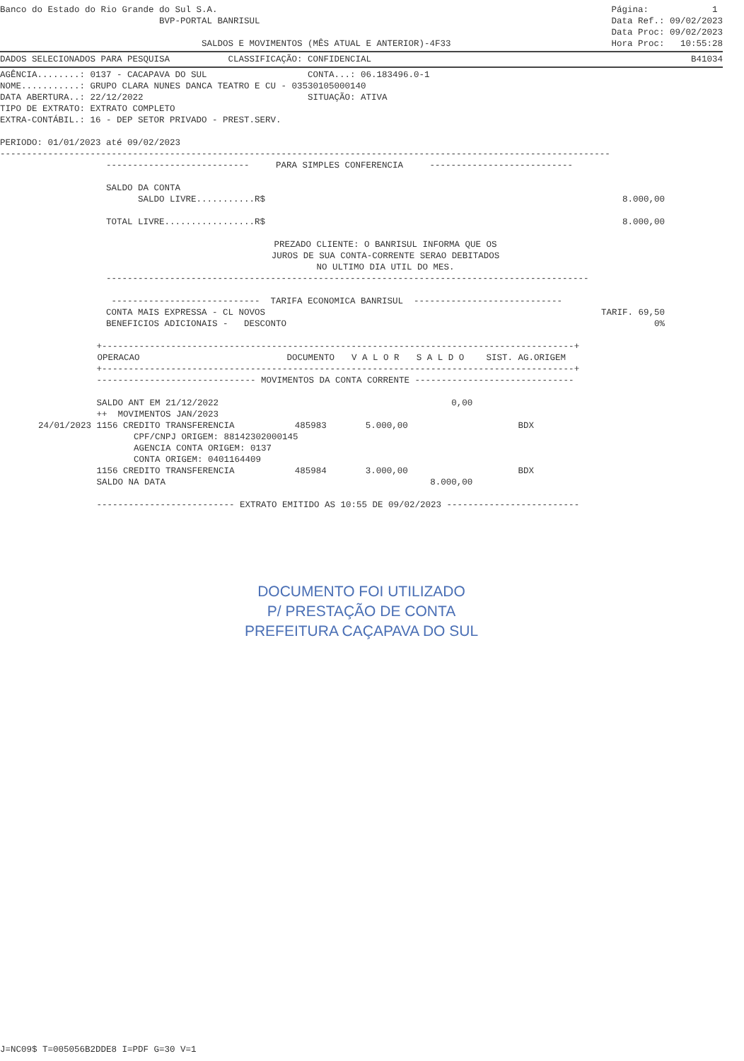Banco do Estado do Rio Grande do Sul S.A.
BVP-PORTAL BANRISUL
SALDOS E MOVIMENTOS (MÊS ATUAL E ANTERIOR)-4F33
Página: 1
Data Ref.: 09/02/2023
Data Proc: 09/02/2023
Hora Proc: 10:55:28
DADOS SELECIONADOS PARA PESQUISA CLASSIFICAÇÃO: CONFIDENCIAL
B41034
AGÊNCIA........: 0137 - CACAPAVA DO SUL CONTA...: 06.183496.0-1 NOME...........: GRUPO CLARA NUNES DANCA TEATRO E CU - 03530105000140 DATA ABERTURA..: 22/12/2022 SITUAÇÃO: ATIVA TIPO DE EXTRATO: EXTRATO COMPLETO EXTRA-CONTÁBIL.: 16 - DEP SETOR PRIVADO - PREST.SERV. PERIODO: 01/01/2023 até 09/02/2023 -------------------------------------------------------------------------------------------------------------------
--------------------------- PARA SIMPLES CONFERENCIA --------------------------- SALDO DA CONTA
SALDO LIVRE...........R$
8.000,00
TOTAL LIVRE.................R$
8.000,00
PREZADO CLIENTE: O BANRISUL INFORMA QUE OS JUROS DE SUA CONTA-CORRENTE SERAO DEBITADOS NO ULTIMO DIA UTIL DO MES.
------------------------------------------------------------------------------------------- ---------------------------- TARIFA ECONOMICA BANRISUL ----------------------------
CONTA MAIS EXPRESSA - CL NOVOS BENEFICIOS ADICIONAIS - DESCONTO
TARIF. 69,50 0%
| | +-----------------------------------------------------------------------------------------+ | | | | |
| | OPERACAO | DOCUMENTO | V A L O R | S A L D O | SIST. AG.ORIGEM |
| | +-----------------------------------------------------------------------------------------+ | | | | |
| | ------------------------------ MOVIMENTOS DA CONTA CORRENTE ------------------------------ | | | | |
| | SALDO ANT EM 21/12/2022 | | | 0,00 | |
| | ++ MOVIMENTOS JAN/2023 | | | | |
| 24/01/2023 | 1156 CREDITO TRANSFERENCIA | 485983 | 5.000,00 | | BDX |
| | CPF/CNPJ ORIGEM: 88142302000145 AGENCIA CONTA ORIGEM: 0137 CONTA ORIGEM: 0401164409 | | | | |
| | 1156 CREDITO TRANSFERENCIA | 485984 | 3.000,00 | | BDX |
| | SALDO NA DATA | | | 8.000,00 | |
| | -------------------------- EXTRATO EMITIDO AS 10:55 DE 09/02/2023 ------------------------- | | | | |
DOCUMENTO FOI UTILIZADO
P/ PRESTAÇÃO DE CONTA
PREFEITURA CAÇAPAVA DO SUL
J=NC09$ T=005056B2DDE8 I=PDF G=30 V=1